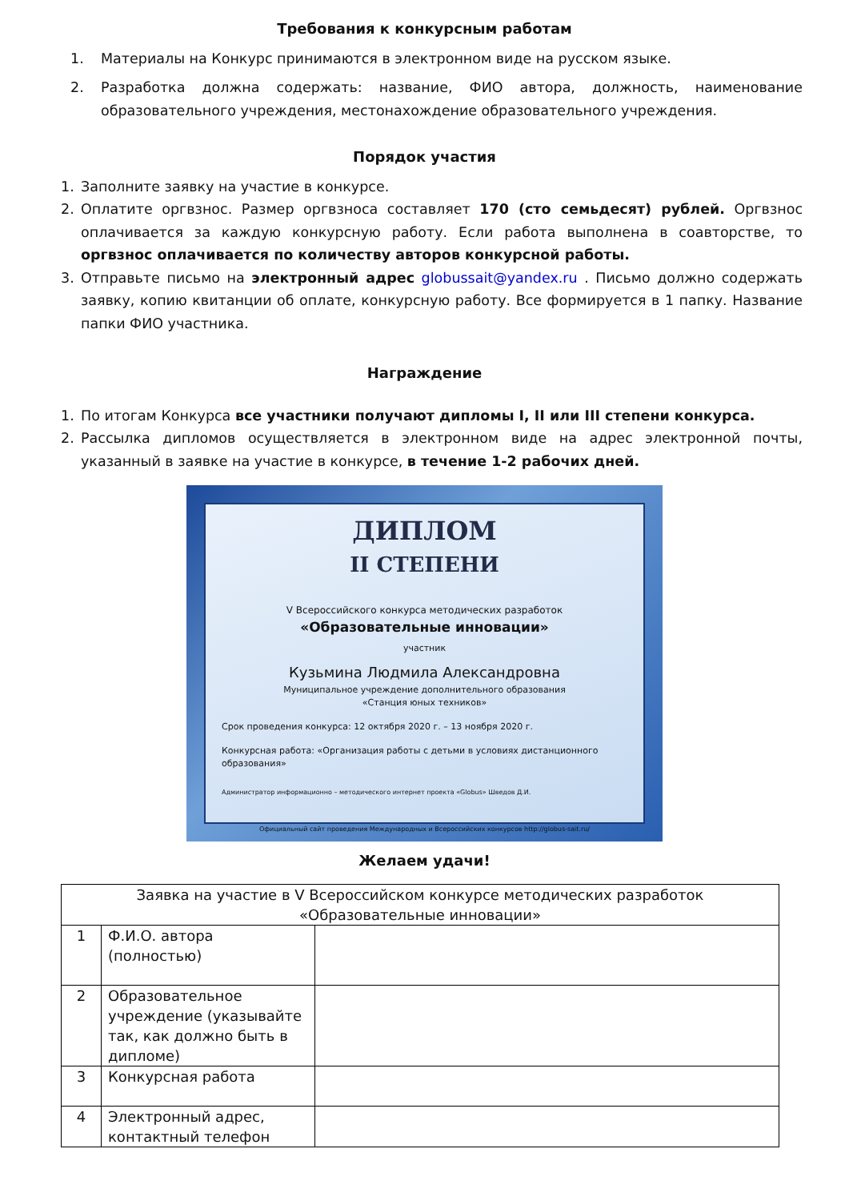Требования к конкурсным работам
1. Материалы на Конкурс принимаются в электронном виде на русском языке.
2. Разработка должна содержать: название, ФИО автора, должность, наименование образовательного учреждения, местонахождение образовательного учреждения.
Порядок участия
1. Заполните заявку на участие в конкурсе.
2. Оплатите оргвзнос. Размер оргвзноса составляет 170 (сто семьдесят) рублей. Оргвзнос оплачивается за каждую конкурсную работу. Если работа выполнена в соавторстве, то оргвзнос оплачивается по количеству авторов конкурсной работы.
3. Отправьте письмо на электронный адрес globussait@yandex.ru . Письмо должно содержать заявку, копию квитанции об оплате, конкурсную работу. Все формируется в 1 папку. Название папки ФИО участника.
Награждение
1. По итогам Конкурса все участники получают дипломы I, II или III степени конкурса.
2. Рассылка дипломов осуществляется в электронном виде на адрес электронной почты, указанный в заявке на участие в конкурсе, в течение 1-2 рабочих дней.
ДИПЛОМ
II СТЕПЕНИ
V Всероссийского конкурса методических разработок
«Образовательные инновации»
участник
Кузьмина Людмила Александровна
Муниципальное учреждение дополнительного образования
«Станция юных техников»
Срок проведения конкурса: 12 октября 2020 г. – 13 ноября 2020 г.
Конкурсная работа: «Организация работы с детьми в условиях дистанционного образования»
Администратор информационно – методического интернет проекта «Globus» Шведов Д.И.
Официальный сайт проведения Международных и Всероссийских конкурсов http://globus-sait.ru/
Желаем удачи!
| Заявка на участие в V Всероссийском конкурсе методических разработок «Образовательные инновации» | | |
| 1 | Ф.И.О. автора (полностью) | |
| 2 | Образовательное учреждение (указывайте так, как должно быть в дипломе) | |
| 3 | Конкурсная работа | |
| 4 | Электронный адрес, контактный телефон | |